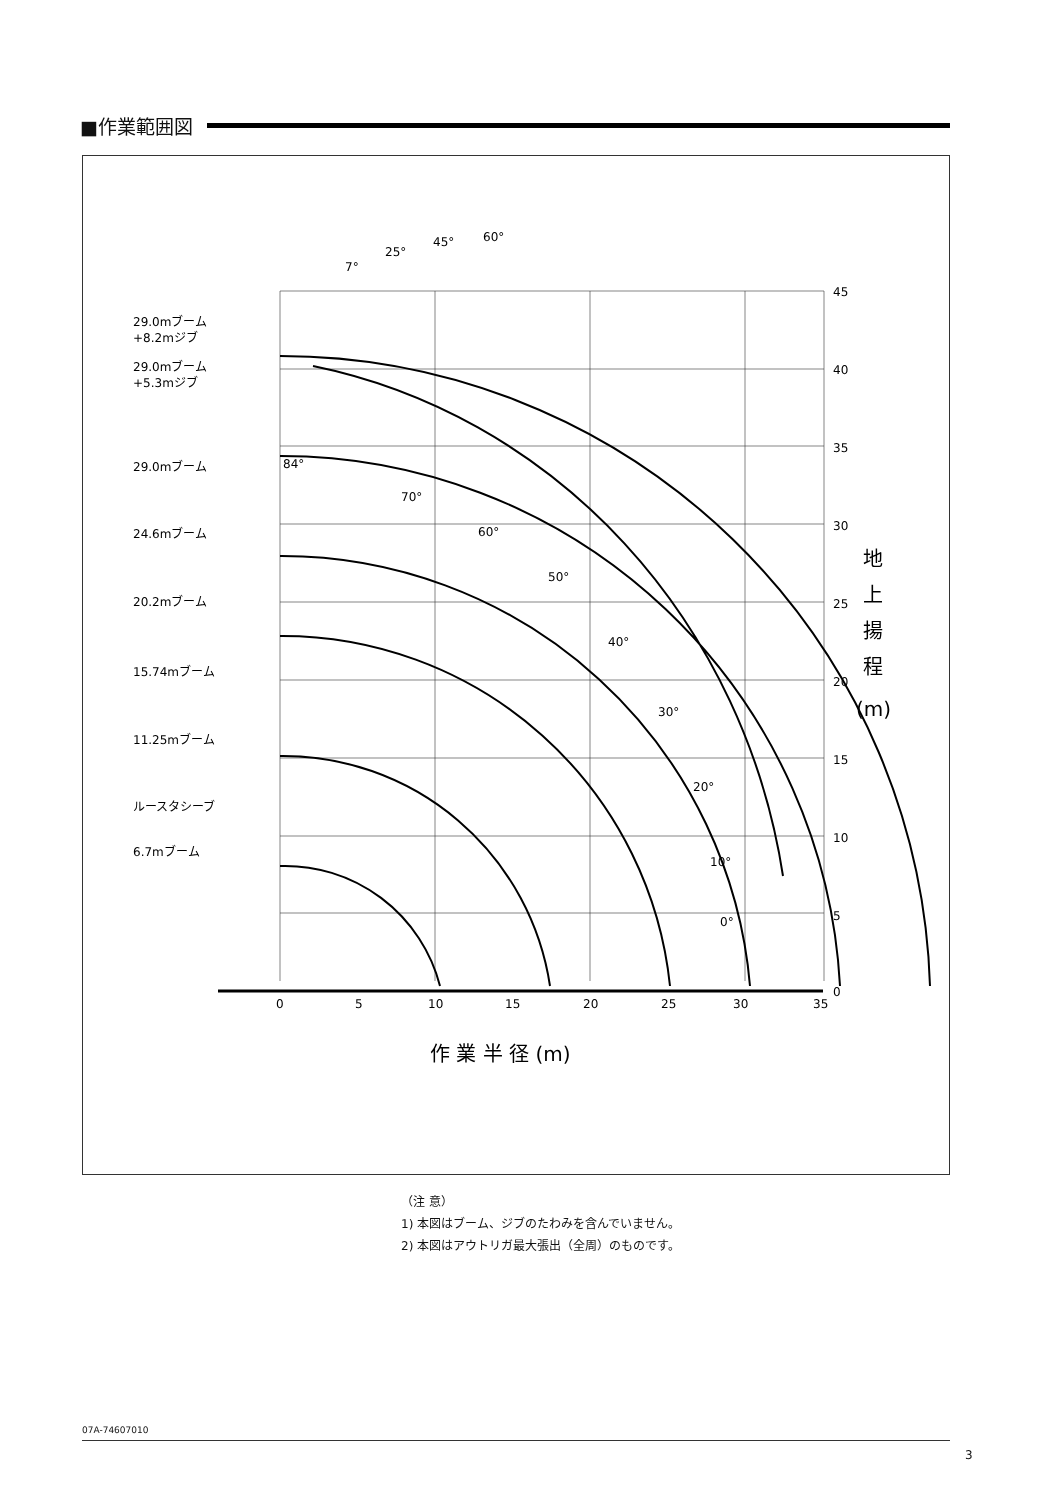■作業範囲図
45
40
35
30
25
20
15
10
5
0
0
5
10
15
20
25
30
35
29.0mブーム
+8.2mジブ
29.0mブーム
+5.3mジブ
29.0mブーム
24.6mブーム
20.2mブーム
15.74mブーム
11.25mブーム
ルースタシーブ
6.7mブーム
7°
25°
45°
60°
84°
70°
60°
50°
40°
30°
20°
10°
0°
地
上
揚
程
(m)
作 業 半 径 (m)
（注 意）
1) 本図はブーム、ジブのたわみを含んでいません。
2) 本図はアウトリガ最大張出（全周）のものです。
07A-74607010
3